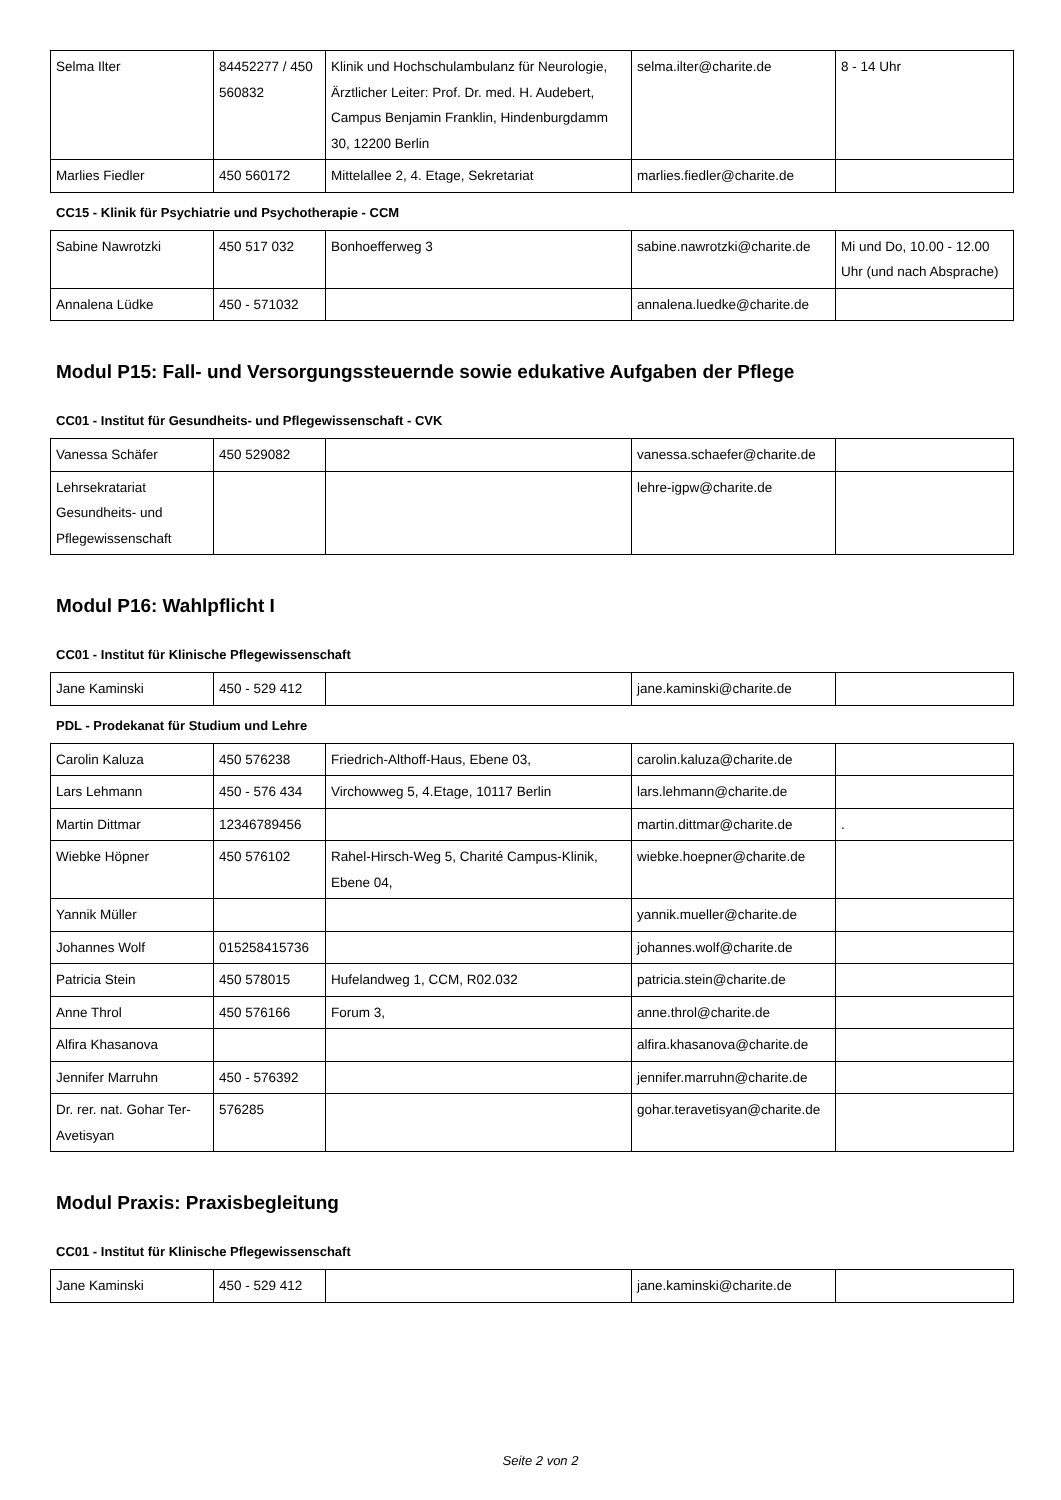| Selma Ilter | 84452277 / 450 560832 | Klinik und Hochschulambulanz für Neurologie, Ärztlicher Leiter: Prof. Dr. med. H. Audebert, Campus Benjamin Franklin, Hindenburgdamm 30, 12200 Berlin | selma.ilter@charite.de | 8 - 14 Uhr |
| Marlies Fiedler | 450 560172 | Mittelallee 2, 4. Etage, Sekretariat | marlies.fiedler@charite.de | |
CC15 - Klinik für Psychiatrie und Psychotherapie - CCM
| Sabine Nawrotzki | 450 517 032 | Bonhoefferweg 3 | sabine.nawrotzki@charite.de | Mi und Do, 10.00 - 12.00 Uhr (und nach Absprache) |
| Annalena Lüdke | 450 - 571032 | | annalena.luedke@charite.de | |
Modul P15: Fall- und Versorgungssteuernde sowie edukative Aufgaben der Pflege
CC01 - Institut für Gesundheits- und Pflegewissenschaft - CVK
| Vanessa Schäfer | 450 529082 | | vanessa.schaefer@charite.de | |
| Lehrsekratariat Gesundheits- und Pflegewissenschaft | | | lehre-igpw@charite.de | |
Modul P16: Wahlpflicht I
CC01 - Institut für Klinische Pflegewissenschaft
| Jane Kaminski | 450 - 529 412 | | jane.kaminski@charite.de | |
PDL - Prodekanat für Studium und Lehre
| Carolin Kaluza | 450 576238 | Friedrich-Althoff-Haus, Ebene 03, | carolin.kaluza@charite.de | |
| Lars Lehmann | 450 - 576 434 | Virchowweg 5, 4.Etage, 10117 Berlin | lars.lehmann@charite.de | |
| Martin Dittmar | 12346789456 | | martin.dittmar@charite.de | . |
| Wiebke Höpner | 450 576102 | Rahel-Hirsch-Weg 5, Charité Campus-Klinik, Ebene 04, | wiebke.hoepner@charite.de | |
| Yannik Müller | | | yannik.mueller@charite.de | |
| Johannes Wolf | 015258415736 | | johannes.wolf@charite.de | |
| Patricia Stein | 450 578015 | Hufelandweg 1, CCM, R02.032 | patricia.stein@charite.de | |
| Anne Throl | 450 576166 | Forum 3, | anne.throl@charite.de | |
| Alfira Khasanova | | | alfira.khasanova@charite.de | |
| Jennifer Marruhn | 450 - 576392 | | jennifer.marruhn@charite.de | |
| Dr. rer. nat. Gohar Ter-Avetisyan | 576285 | | gohar.teravetisyan@charite.de | |
Modul Praxis: Praxisbegleitung
CC01 - Institut für Klinische Pflegewissenschaft
| Jane Kaminski | 450 - 529 412 | | jane.kaminski@charite.de | |
Seite 2 von 2